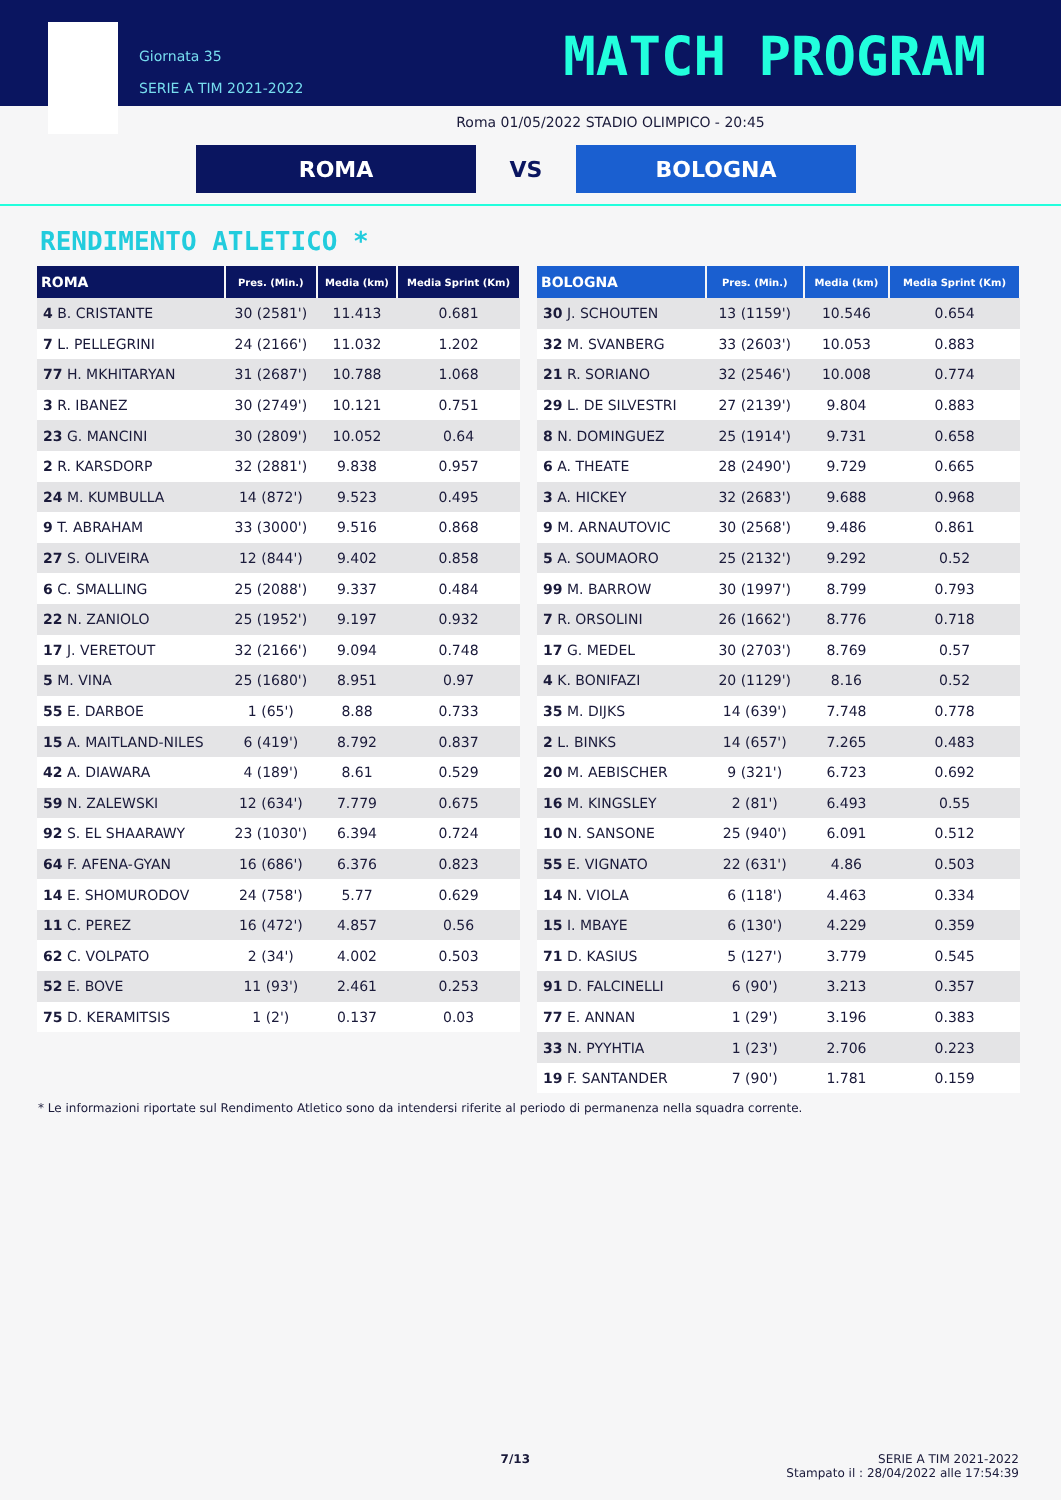Giornata 35
SERIE A TIM 2021-2022
MATCH PROGRAM
Roma 01/05/2022 STADIO OLIMPICO - 20:45
ROMA VS BOLOGNA
RENDIMENTO ATLETICO *
| ROMA | Pres. (Min.) | Media (km) | Media Sprint (Km) |
| --- | --- | --- | --- |
| 4 B. CRISTANTE | 30 (2581') | 11.413 | 0.681 |
| 7 L. PELLEGRINI | 24 (2166') | 11.032 | 1.202 |
| 77 H. MKHITARYAN | 31 (2687') | 10.788 | 1.068 |
| 3 R. IBANEZ | 30 (2749') | 10.121 | 0.751 |
| 23 G. MANCINI | 30 (2809') | 10.052 | 0.64 |
| 2 R. KARSDORP | 32 (2881') | 9.838 | 0.957 |
| 24 M. KUMBULLA | 14 (872') | 9.523 | 0.495 |
| 9 T. ABRAHAM | 33 (3000') | 9.516 | 0.868 |
| 27 S. OLIVEIRA | 12 (844') | 9.402 | 0.858 |
| 6 C. SMALLING | 25 (2088') | 9.337 | 0.484 |
| 22 N. ZANIOLO | 25 (1952') | 9.197 | 0.932 |
| 17 J. VERETOUT | 32 (2166') | 9.094 | 0.748 |
| 5 M. VINA | 25 (1680') | 8.951 | 0.97 |
| 55 E. DARBOE | 1 (65') | 8.88 | 0.733 |
| 15 A. MAITLAND-NILES | 6 (419') | 8.792 | 0.837 |
| 42 A. DIAWARA | 4 (189') | 8.61 | 0.529 |
| 59 N. ZALEWSKI | 12 (634') | 7.779 | 0.675 |
| 92 S. EL SHAARAWY | 23 (1030') | 6.394 | 0.724 |
| 64 F. AFENA-GYAN | 16 (686') | 6.376 | 0.823 |
| 14 E. SHOMURODOV | 24 (758') | 5.77 | 0.629 |
| 11 C. PEREZ | 16 (472') | 4.857 | 0.56 |
| 62 C. VOLPATO | 2 (34') | 4.002 | 0.503 |
| 52 E. BOVE | 11 (93') | 2.461 | 0.253 |
| 75 D. KERAMITSIS | 1 (2') | 0.137 | 0.03 |
| BOLOGNA | Pres. (Min.) | Media (km) | Media Sprint (Km) |
| --- | --- | --- | --- |
| 30 J. SCHOUTEN | 13 (1159') | 10.546 | 0.654 |
| 32 M. SVANBERG | 33 (2603') | 10.053 | 0.883 |
| 21 R. SORIANO | 32 (2546') | 10.008 | 0.774 |
| 29 L. DE SILVESTRI | 27 (2139') | 9.804 | 0.883 |
| 8 N. DOMINGUEZ | 25 (1914') | 9.731 | 0.658 |
| 6 A. THEATE | 28 (2490') | 9.729 | 0.665 |
| 3 A. HICKEY | 32 (2683') | 9.688 | 0.968 |
| 9 M. ARNAUTOVIC | 30 (2568') | 9.486 | 0.861 |
| 5 A. SOUMAORO | 25 (2132') | 9.292 | 0.52 |
| 99 M. BARROW | 30 (1997') | 8.799 | 0.793 |
| 7 R. ORSOLINI | 26 (1662') | 8.776 | 0.718 |
| 17 G. MEDEL | 30 (2703') | 8.769 | 0.57 |
| 4 K. BONIFAZI | 20 (1129') | 8.16 | 0.52 |
| 35 M. DIJKS | 14 (639') | 7.748 | 0.778 |
| 2 L. BINKS | 14 (657') | 7.265 | 0.483 |
| 20 M. AEBISCHER | 9 (321') | 6.723 | 0.692 |
| 16 M. KINGSLEY | 2 (81') | 6.493 | 0.55 |
| 10 N. SANSONE | 25 (940') | 6.091 | 0.512 |
| 55 E. VIGNATO | 22 (631') | 4.86 | 0.503 |
| 14 N. VIOLA | 6 (118') | 4.463 | 0.334 |
| 15 I. MBAYE | 6 (130') | 4.229 | 0.359 |
| 71 D. KASIUS | 5 (127') | 3.779 | 0.545 |
| 91 D. FALCINELLI | 6 (90') | 3.213 | 0.357 |
| 77 E. ANNAN | 1 (29') | 3.196 | 0.383 |
| 33 N. PYYHTIA | 1 (23') | 2.706 | 0.223 |
| 19 F. SANTANDER | 7 (90') | 1.781 | 0.159 |
* Le informazioni riportate sul Rendimento Atletico sono da intendersi riferite al periodo di permanenza nella squadra corrente.
7/13 SERIE A TIM 2021-2022
Stampato il : 28/04/2022 alle 17:54:39